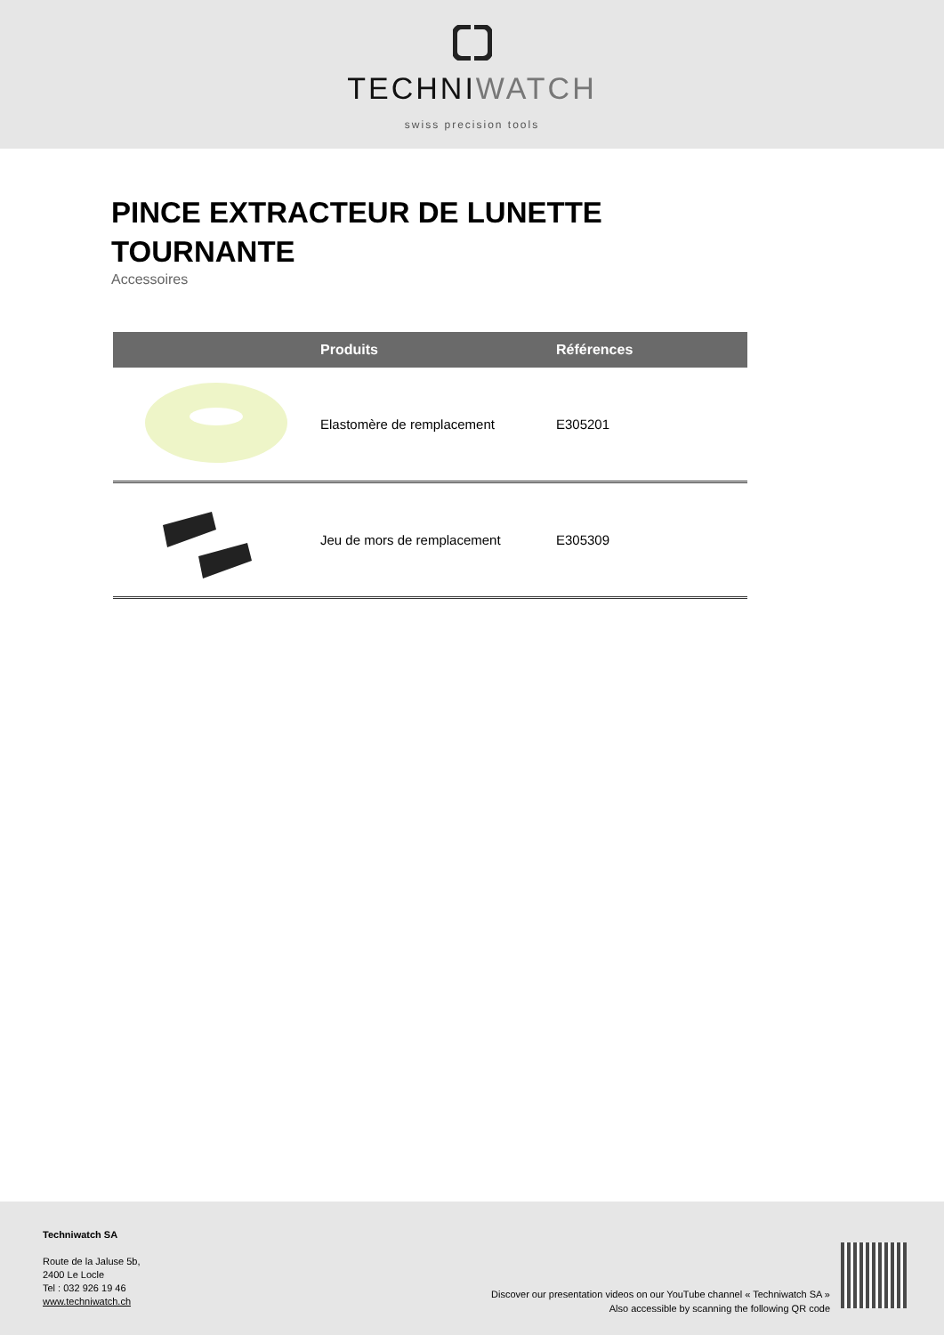TECHNI WATCH
swiss precision tools
PINCE EXTRACTEUR DE LUNETTE TOURNANTE
Accessoires
| | Produits | Références |
| --- | --- | --- |
| | Elastomère de remplacement | E305201 |
| | Jeu de mors de remplacement | E305309 |
Techniwatch SA
Route de la Jaluse 5b,
2400 Le Locle
Tel : 032 926 19 46
www.techniwatch.ch
Discover our presentation videos on our YouTube channel « Techniwatch SA »
Also accessible by scanning the following QR code